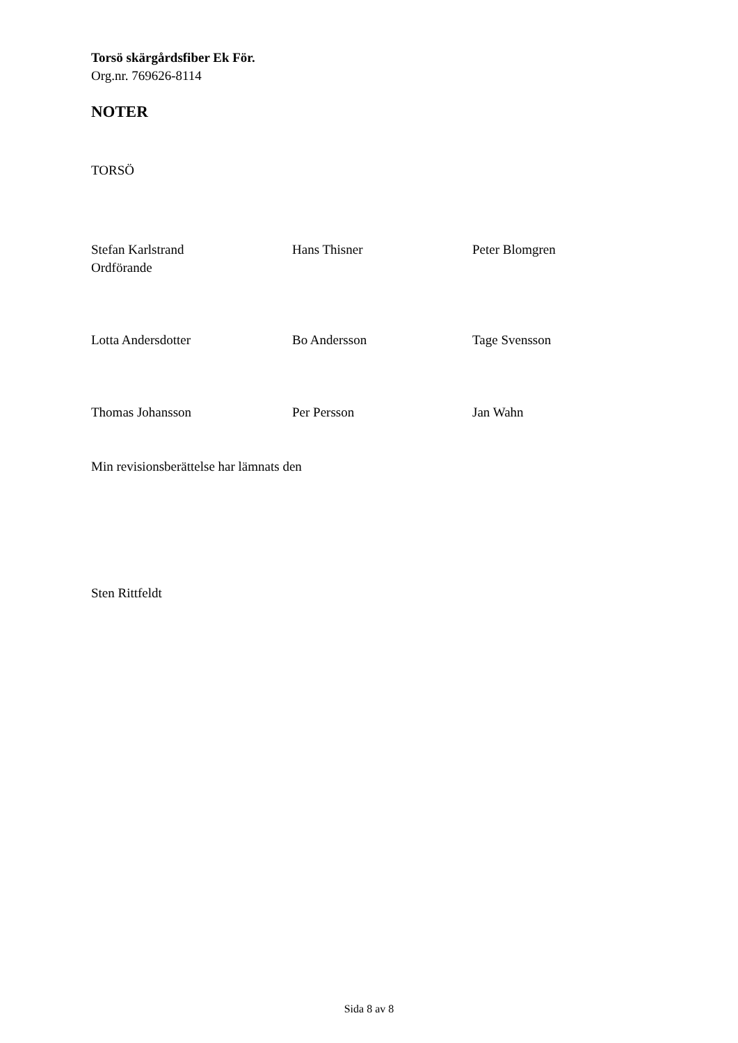Torsö skärgårdsfiber Ek För.
Org.nr. 769626-8114
NOTER
TORSÖ
Stefan Karlstrand
Ordförande
Hans Thisner Peter Blomgren
Lotta Andersdotter Bo Andersson Tage Svensson
Thomas Johansson Per Persson Jan Wahn
Min revisionsberättelse har lämnats den
Sten Rittfeldt
Sida 8 av 8